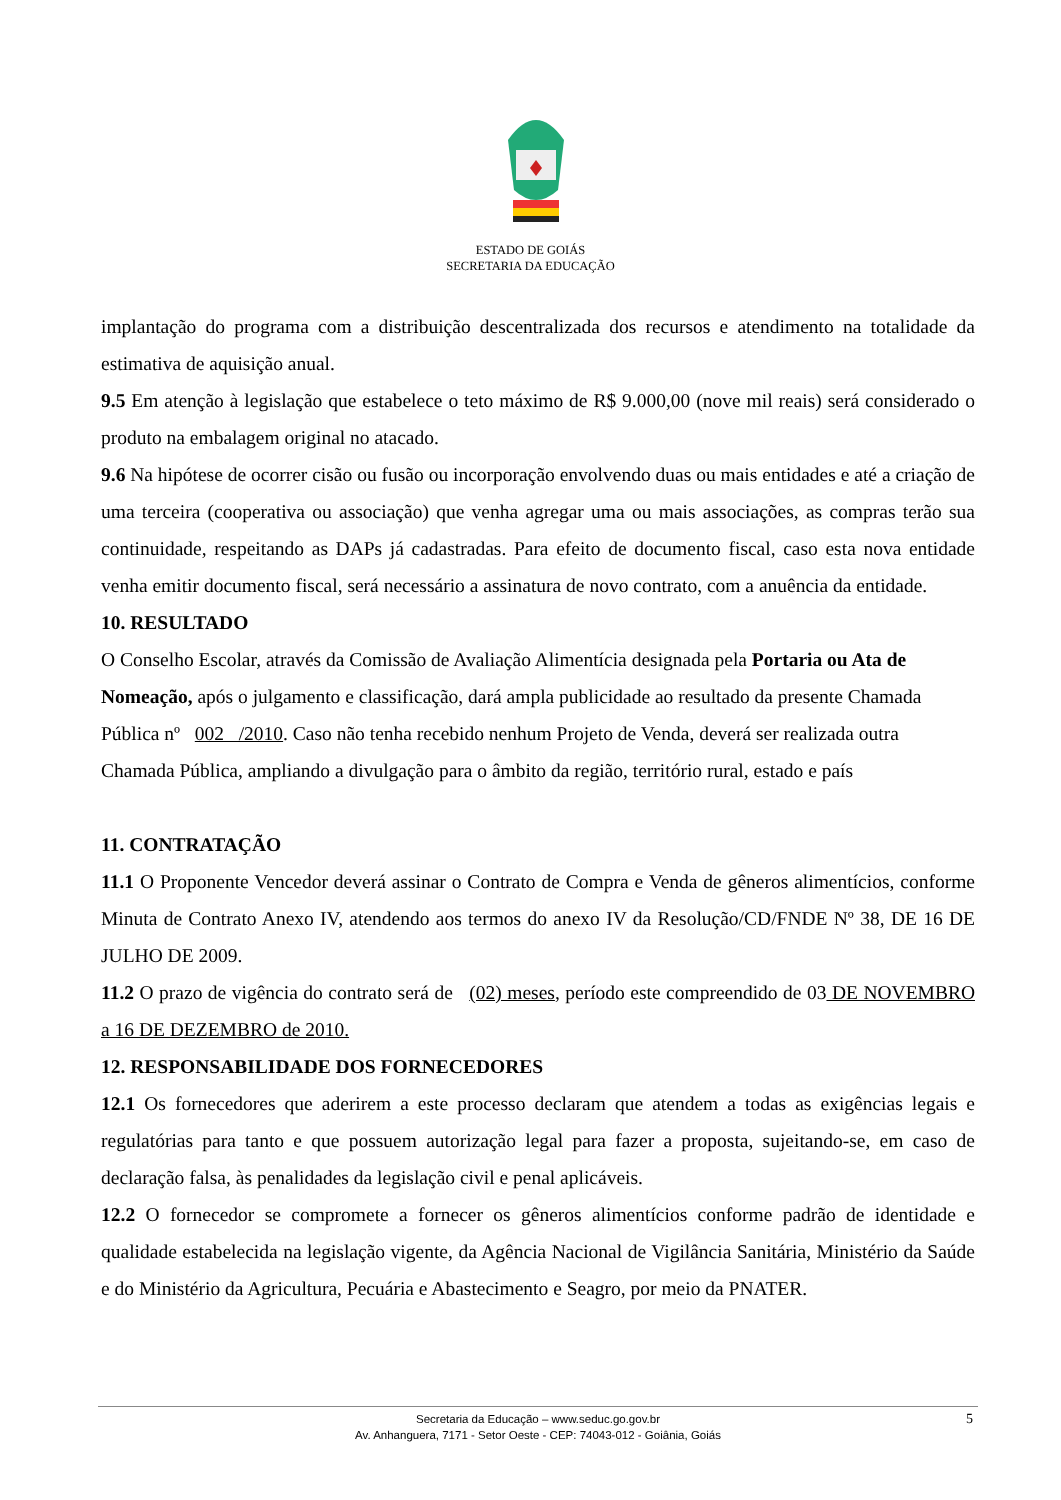ESTADO DE GOIÁS
SECRETARIA DA EDUCAÇÃO
implantação do programa com a distribuição descentralizada dos recursos e atendimento na totalidade da estimativa de aquisição anual.
9.5 Em atenção à legislação que estabelece o teto máximo de R$ 9.000,00 (nove mil reais) será considerado o produto na embalagem original no atacado.
9.6 Na hipótese de ocorrer cisão ou fusão ou incorporação envolvendo duas ou mais entidades e até a criação de uma terceira (cooperativa ou associação) que venha agregar uma ou mais associações, as compras terão sua continuidade, respeitando as DAPs já cadastradas. Para efeito de documento fiscal, caso esta nova entidade venha emitir documento fiscal, será necessário a assinatura de novo contrato, com a anuência da entidade.
10. RESULTADO
O Conselho Escolar, através da Comissão de Avaliação Alimentícia designada pela Portaria ou Ata de Nomeação, após o julgamento e classificação, dará ampla publicidade ao resultado da presente Chamada Pública nº 002 /2010. Caso não tenha recebido nenhum Projeto de Venda, deverá ser realizada outra Chamada Pública, ampliando a divulgação para o âmbito da região, território rural, estado e país
11. CONTRATAÇÃO
11.1 O Proponente Vencedor deverá assinar o Contrato de Compra e Venda de gêneros alimentícios, conforme Minuta de Contrato Anexo IV, atendendo aos termos do anexo IV da Resolução/CD/FNDE Nº 38, DE 16 DE JULHO DE 2009.
11.2 O prazo de vigência do contrato será de (02) meses, período este compreendido de 03 DE NOVEMBRO a 16 DE DEZEMBRO de 2010.
12. RESPONSABILIDADE DOS FORNECEDORES
12.1 Os fornecedores que aderirem a este processo declaram que atendem a todas as exigências legais e regulatórias para tanto e que possuem autorização legal para fazer a proposta, sujeitando-se, em caso de declaração falsa, às penalidades da legislação civil e penal aplicáveis.
12.2 O fornecedor se compromete a fornecer os gêneros alimentícios conforme padrão de identidade e qualidade estabelecida na legislação vigente, da Agência Nacional de Vigilância Sanitária, Ministério da Saúde e do Ministério da Agricultura, Pecuária e Abastecimento e Seagro, por meio da PNATER.
Secretaria da Educação – www.seduc.go.gov.br
Av. Anhanguera, 7171 - Setor Oeste - CEP: 74043-012 - Goiânia, Goiás
5